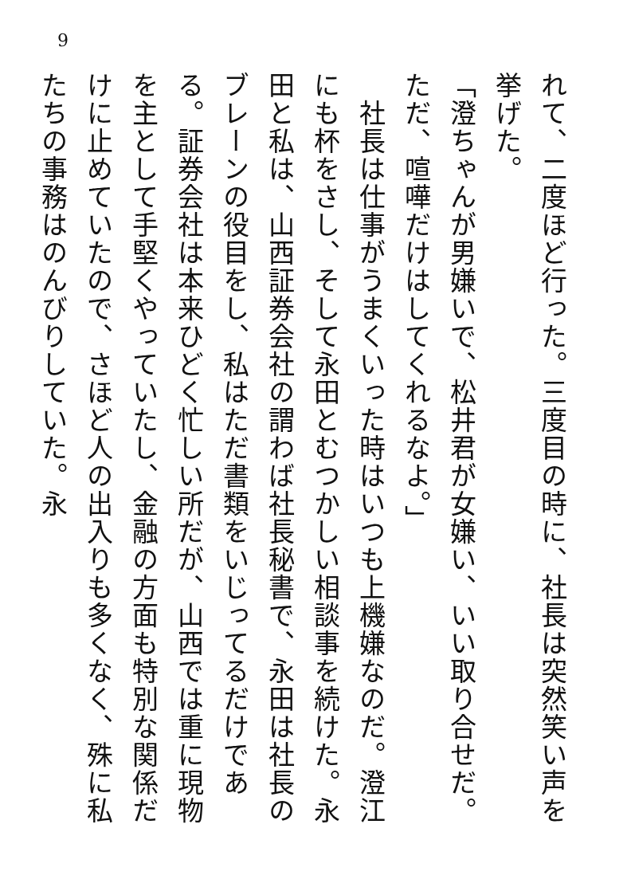9
れて、二度ほど行った。三度目の時に、社長は突然笑い声を挙げた。
「澄ちゃんが男嫌いで、松井君が女嫌い、いい取り合せだ。ただ、喧嘩だけはしてくれるなよ。」
　社長は仕事がうまくいった時はいつも上機嫌なのだ。澄江にも杯をさし、そして永田とむつかしい相談事を続けた。永田と私は、山西証券会社の謂わば社長秘書で、永田は社長のブレーンの役目をし、私はただ書類をいじってるだけである。証券会社は本来ひどく忙しい所だが、山西では重に現物を主として手堅くやっていたし、金融の方面も特別な関係だけに止めていたので、さほど人の出入りも多くなく、殊に私たちの事務はのんびりしていた。永